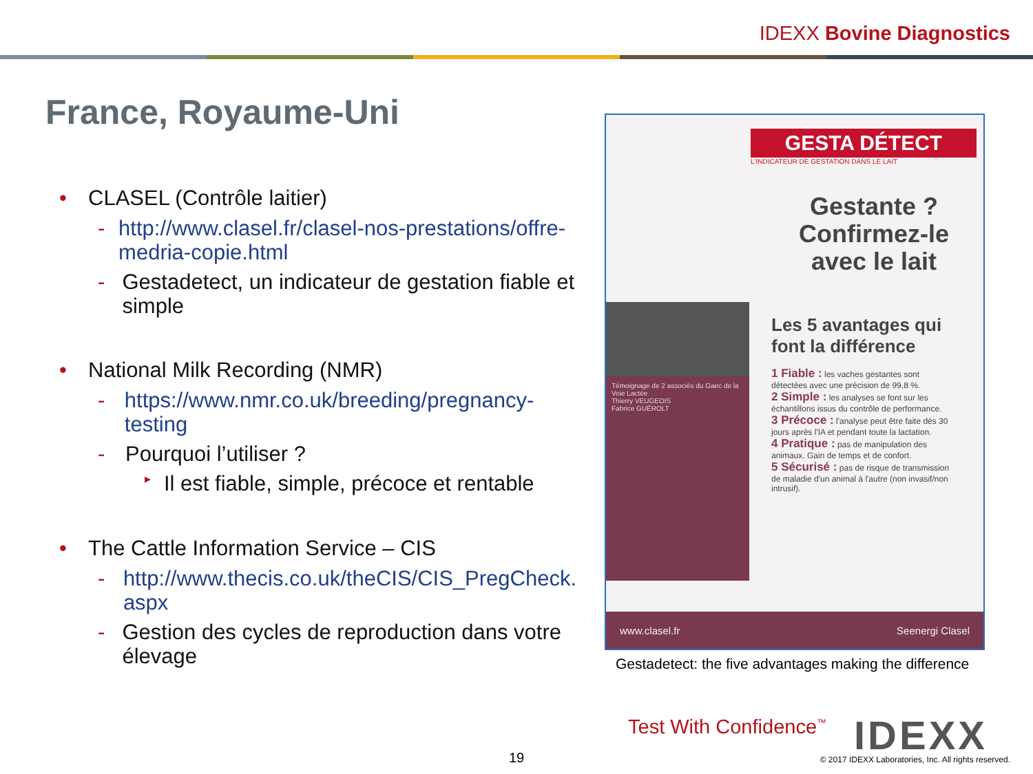IDEXX Bovine Diagnostics
France, Royaume-Uni
• CLASEL (Contrôle laitier)
- http://www.clasel.fr/clasel-nos-prestations/offre-medria-copie.html
- Gestadetect, un indicateur de gestation fiable et simple
• National Milk Recording (NMR)
- https://www.nmr.co.uk/breeding/pregnancy-testing
- Pourquoi l’utiliser ?
▸ Il est fiable, simple, précoce et rentable
• The Cattle Information Service – CIS
- http://www.thecis.co.uk/theCIS/CIS_PregCheck.aspx
- Gestion des cycles de reproduction dans votre élevage
GESTA DÉTECT
L'INDICATEUR DE GESTATION DANS LE LAIT
Gestante ?
Confirmez-le
avec le lait
Témoignage de 2 associés du Gaec de la Voie Lactée
Thierry VEUGEOIS
Fabrice GUÉROLT
Les 5 avantages qui font la différence
1 Fiable : les vaches gestantes sont détectées avec une précision de 99,8 %.
2 Simple : les analyses se font sur les échantillons issus du contrôle de performance.
3 Précoce : l'analyse peut être faite dès 30 jours après l'IA et pendant toute la lactation.
4 Pratique : pas de manipulation des animaux. Gain de temps et de confort.
5 Sécurisé : pas de risque de transmission de maladie d'un animal à l'autre (non invasif/non intrusif).
www.clasel.fr Seenergi Clasel
Gestadetect: the five advantages making the difference
Test With Confidence<sup>™</sup> IDEXX
19
© 2017 IDEXX Laboratories, Inc. All rights reserved.